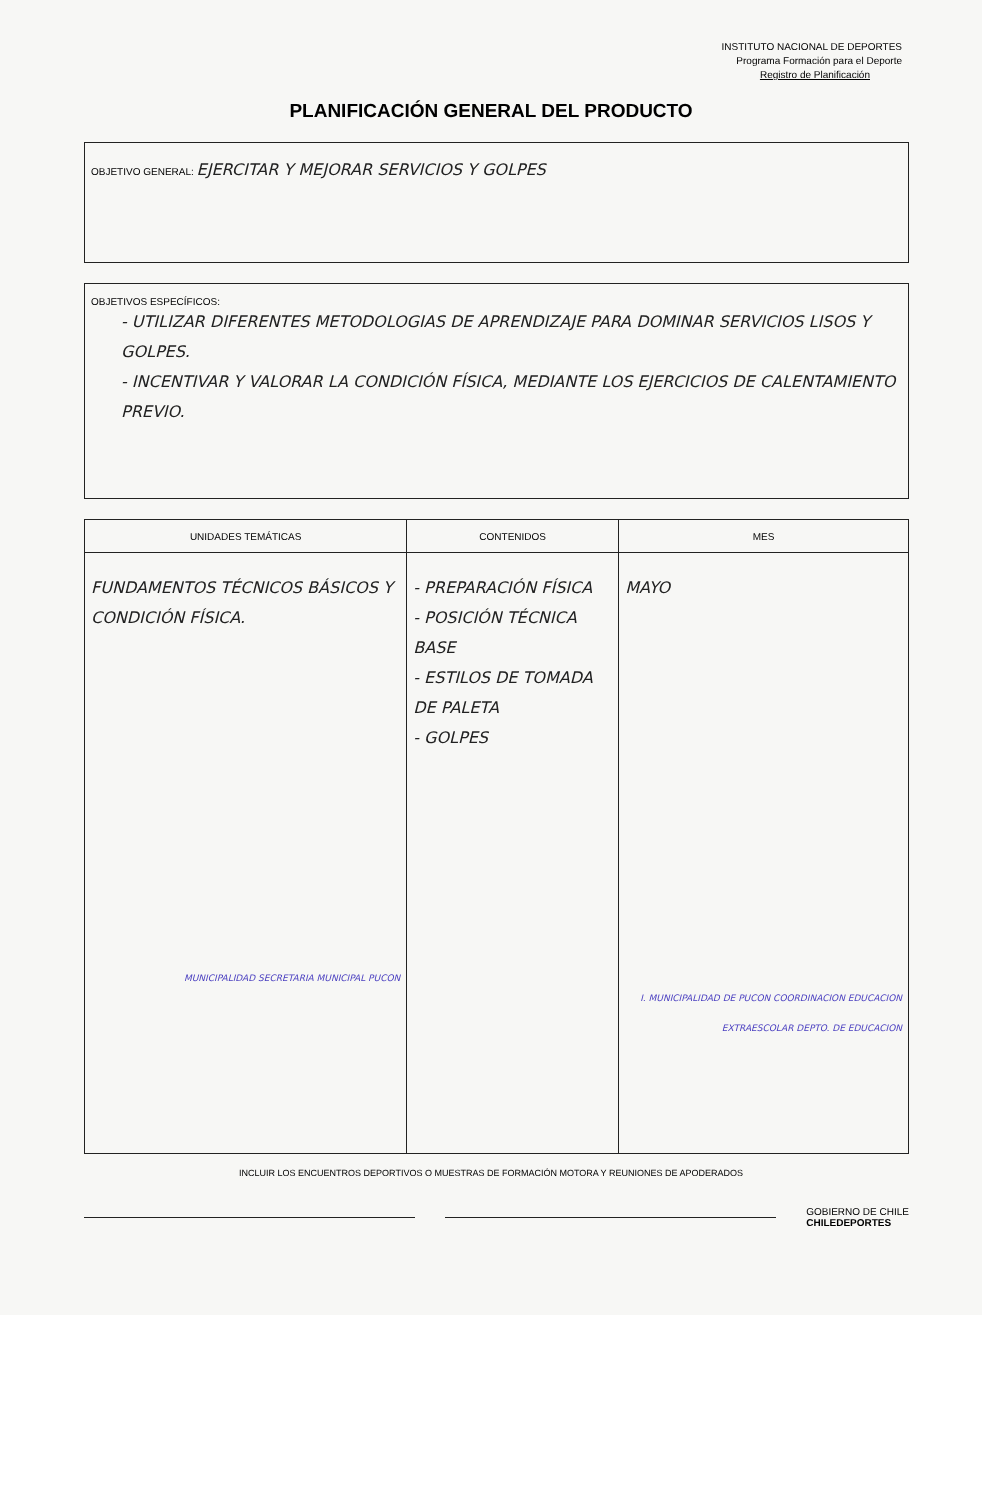INSTITUTO NACIONAL DE DEPORTES
Programa Formación para el Deporte
Registro de Planificación
PLANIFICACIÓN GENERAL DEL PRODUCTO
OBJETIVO GENERAL: EJERCITAR Y MEJORAR SERVICIOS Y GOLPES
OBJETIVOS ESPECÍFICOS:
- UTILIZAR DIFERENTES METODOLOGIAS DE APRENDIZAJE PARA DOMINAR SERVICIOS LISOS Y GOLPES.
- INCENTIVAR Y VALORAR LA CONDICIÓN FÍSICA, MEDIANTE LOS EJERCICIOS DE CALENTAMIENTO PREVIO.
| UNIDADES TEMÁTICAS | CONTENIDOS | MES |
| --- | --- | --- |
| FUNDAMENTOS TÉCNICOS BÁSICOS Y CONDICIÓN FÍSICA. MUNICIPALIDAD SECRETARIA MUNICIPAL PUCON | - PREPARACIÓN FÍSICA - POSICIÓN TÉCNICA BASE - ESTILOS DE TOMADA DE PALETA - GOLPES | MAYO I. MUNICIPALIDAD DE PUCON COORDINACION EDUCACION EXTRAESCOLAR DEPTO. DE EDUCACION |
INCLUIR LOS ENCUENTROS DEPORTIVOS O MUESTRAS DE FORMACIÓN MOTORA Y REUNIONES DE APODERADOS
GOBIERNO DE CHILE
CHILEDEPORTES